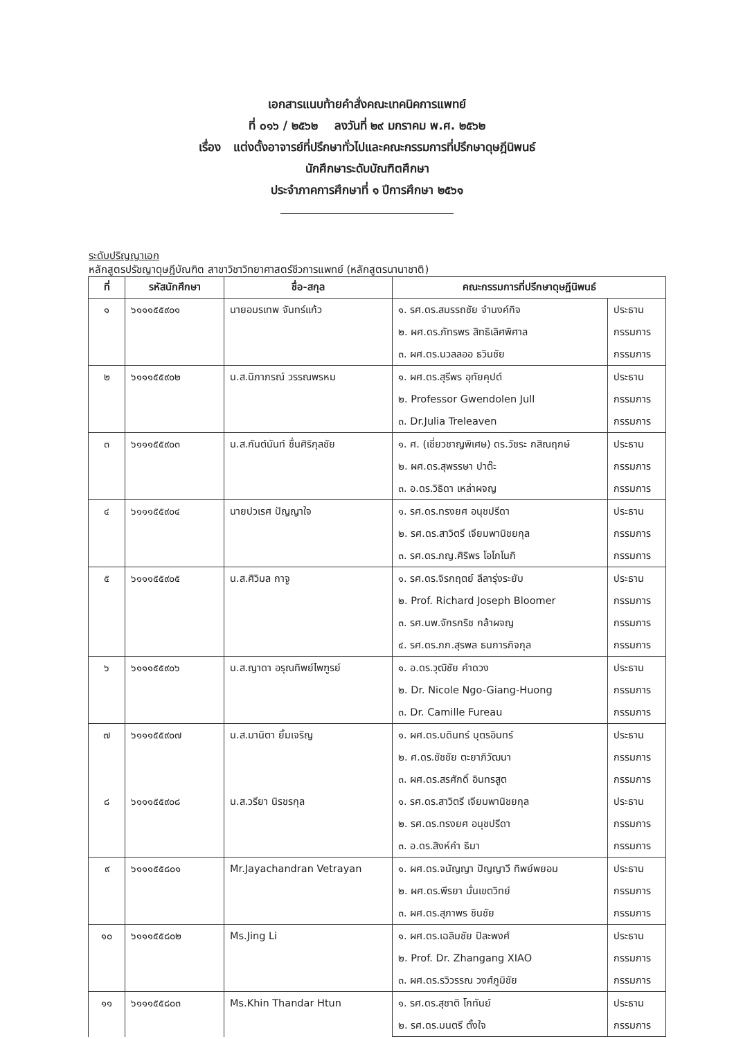เอกสารแนบท้ายคำสั่งคณะเทคนิคการแพทย์
ที่ ๐๑๖ / ๒๕๖๒ ลงวันที่ ๒๙ มกราคม พ.ศ. ๒๕๖๒
เรื่อง แต่งตั้งอาจารย์ที่ปรึกษาทั่วไปและคณะกรรมการที่ปรึกษาดุษฎีนิพนธ์
นักศึกษาระดับบัณฑิตศึกษา
ประจำภาคการศึกษาที่ ๑ ปีการศึกษา ๒๕๖๑
ระดับปริญญาเอก
หลักสูตรปรัชญาดุษฎีบัณฑิต สาขาวิชาวิทยาศาสตร์ชีวการแพทย์ (หลักสูตรนานาชาติ)
| ที่ | รหัสนักศึกษา | ชื่อ-สกุล | คณะกรรมการที่ปรึกษาดุษฎีนิพนธ์ | |
| --- | --- | --- | --- | --- |
| ๑ | ๖๑๑๑๕๕๙๐๑ | นายอมรเทพ จันทร์แก้ว | ๑. รศ.ดร.สมรรถชัย จำนงค์กิจ | ประธาน |
| | | | ๒. ผศ.ดร.ภัทรพร สิทธิเลิศพิศาล | กรรมการ |
| | | | ๓. ผศ.ดร.นวลลออ ธวินชัย | กรรมการ |
| ๒ | ๖๑๑๑๕๕๙๐๒ | น.ส.นิภาภรณ์ วรรณพรหม | ๑. ผศ.ดร.สุรีพร อุทัยคุปต์ | ประธาน |
| | | | ๒. Professor Gwendolen Jull | กรรมการ |
| | | | ๓. Dr.Julia Treleaven | กรรมการ |
| ๓ | ๖๑๑๑๕๕๙๐๓ | น.ส.กันต์นันท์ ชื่นศิริกุลชัย | ๑. ศ. (เชี่ยวชาญพิเศษ) ดร.วัชระ กสิณฤกษ์ | ประธาน |
| | | | ๒. ผศ.ดร.สุพรรษา ปาต๊ะ | กรรมการ |
| | | | ๓. อ.ดร.วิธิดา เหล่าผจญ | กรรมการ |
| ๔ | ๖๑๑๑๕๕๙๐๔ | นายปวเรศ ปัญญาใจ | ๑. รศ.ดร.ทรงยศ อนุชปรีดา | ประธาน |
| | | | ๒. รศ.ดร.สาวิตรี เจียมพานิชยกุล | กรรมการ |
| | | | ๓. รศ.ดร.ภญ.ศิริพร โอโกโนกิ | กรรมการ |
| ๕ | ๖๑๑๑๕๕๙๐๕ | น.ส.ศิวิมล กาจู | ๑. รศ.ดร.จิรกฤตย์ ลีลารุ่งระยับ | ประธาน |
| | | | ๒. Prof. Richard Joseph Bloomer | กรรมการ |
| | | | ๓. รศ.นพ.จักรกริช กล้าผจญ | กรรมการ |
| | | | ๔. รศ.ดร.ภก.สุรพล ธนการกิจกุล | กรรมการ |
| ๖ | ๖๑๑๑๕๕๙๐๖ | น.ส.ญาดา อรุณทิพย์ไพฑูรย์ | ๑. อ.ดร.วุฒิชัย คำดวง | ประธาน |
| | | | ๒. Dr. Nicole Ngo-Giang-Huong | กรรมการ |
| | | | ๓. Dr. Camille Fureau | กรรมการ |
| ๗ | ๖๑๑๑๕๕๙๐๗ | น.ส.มานิตา ยิ้มเจริญ | ๑. ผศ.ดร.บดินทร์ บุตรอินทร์ | ประธาน |
| | | | ๒. ศ.ดร.ชัชชัย ตะยาภิวัฒนา | กรรมการ |
| | | | ๓. ผศ.ดร.สรศักดิ์ อินทรสูต | กรรมการ |
| ๘ | ๖๑๑๑๕๕๙๐๘ | น.ส.วรียา นิรชรกุล | ๑. รศ.ดร.สาวิตรี เจียมพานิชยกุล | ประธาน |
| | | | ๒. รศ.ดร.ทรงยศ อนุชปรีดา | กรรมการ |
| | | | ๓. อ.ดร.สิงห์คำ ธิมา | กรรมการ |
| ๙ | ๖๑๑๑๕๕๘๐๑ | Mr.Jayachandran Vetrayan | ๑. ผศ.ดร.จนัญญา ปัญญาวี ทิพย์พยอม | ประธาน |
| | | | ๒. ผศ.ดร.พีรยา มั่นเขตวิทย์ | กรรมการ |
| | | | ๓. ผศ.ดร.สุภาพร ชินชัย | กรรมการ |
| ๑๐ | ๖๑๑๑๕๕๘๐๒ | Ms.Jing Li | ๑. ผศ.ดร.เฉลิมชัย ปิละพงศ์ | ประธาน |
| | | | ๒. Prof. Dr. Zhangang XIAO | กรรมการ |
| | | | ๓. ผศ.ดร.รวิวรรณ วงศ์ภูมิชัย | กรรมการ |
| ๑๑ | ๖๑๑๑๕๕๘๐๓ | Ms.Khin Thandar Htun | ๑. รศ.ดร.สุชาติ โกทันย์ | ประธาน |
| | | | ๒. รศ.ดร.มนตรี ตั้งใจ | กรรมการ |